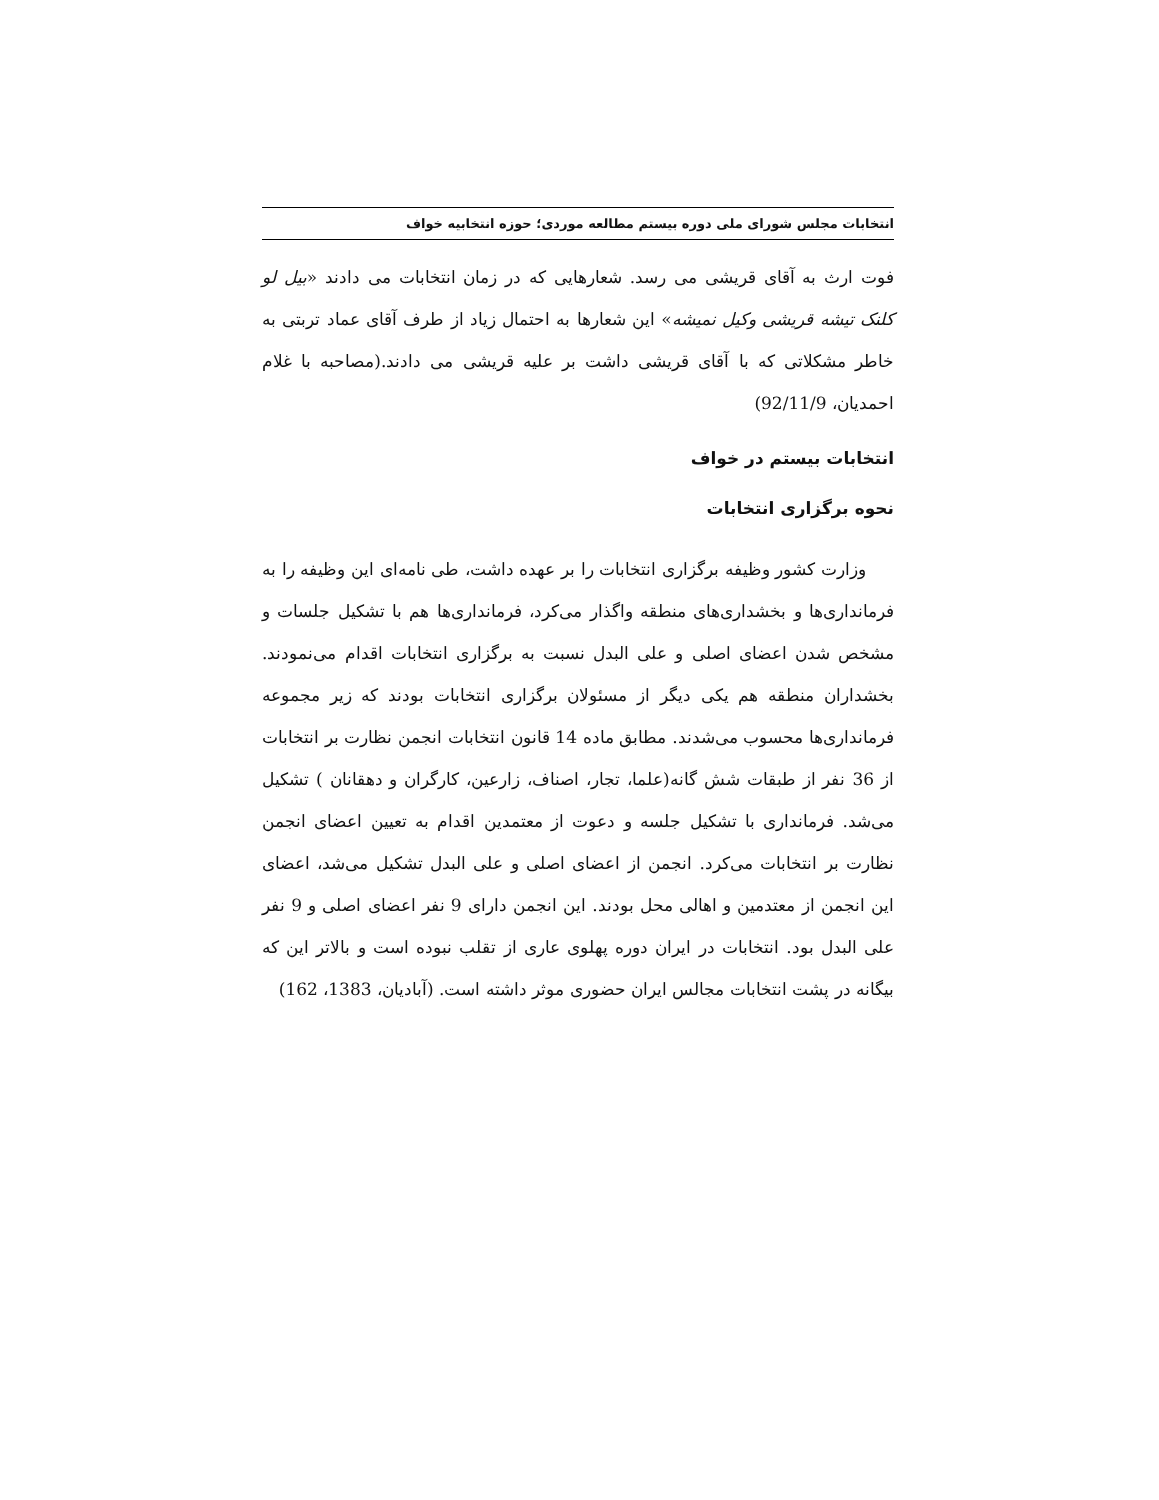انتخابات مجلس شورای ملی دوره بیستم مطالعه موردی؛ حوزه انتخابیه خواف
فوت ارث به آقای قریشی می رسد. شعارهایی که در زمان انتخابات می دادند «بیل لو کلنک تیشه قریشی وکیل نمیشه» این شعارها به احتمال زیاد از طرف آقای عماد تربتی به خاطر مشکلاتی که با آقای قریشی داشت بر علیه قریشی می دادند.(مصاحبه با غلام احمدیان، 92/11/9)
انتخابات بیستم در خواف
نحوه برگزاری انتخابات
وزارت کشور وظیفه برگزاری انتخابات را بر عهده داشت، طی نامه‌ای این وظیفه را به فرمانداری‌ها و بخشداری‌های منطقه واگذار می‌کرد، فرمانداری‌ها هم با تشکیل جلسات و مشخص شدن اعضای اصلی و علی البدل نسبت به برگزاری انتخابات اقدام می‌نمودند. بخشداران منطقه هم یکی دیگر از مسئولان برگزاری انتخابات بودند که زیر مجموعه فرمانداری‌ها محسوب می‌شدند. مطابق ماده 14 قانون انتخابات انجمن نظارت بر انتخابات از 36 نفر از طبقات شش گانه(علما، تجار، اصناف، زارعین، کارگران و دهقانان ) تشکیل می‌شد. فرمانداری با تشکیل جلسه و دعوت از معتمدین اقدام به تعیین اعضای انجمن نظارت بر انتخابات می‌کرد. انجمن از اعضای اصلی و علی البدل تشکیل می‌شد، اعضای این انجمن از معتدمین و اهالی محل بودند. این انجمن دارای 9 نفر اعضای اصلی و 9 نفر علی البدل بود. انتخابات در ایران دوره پهلوی عاری از تقلب نبوده است و بالاتر این که بیگانه در پشت انتخابات مجالس ایران حضوری موثر داشته است. (آبادیان، 1383، 162)